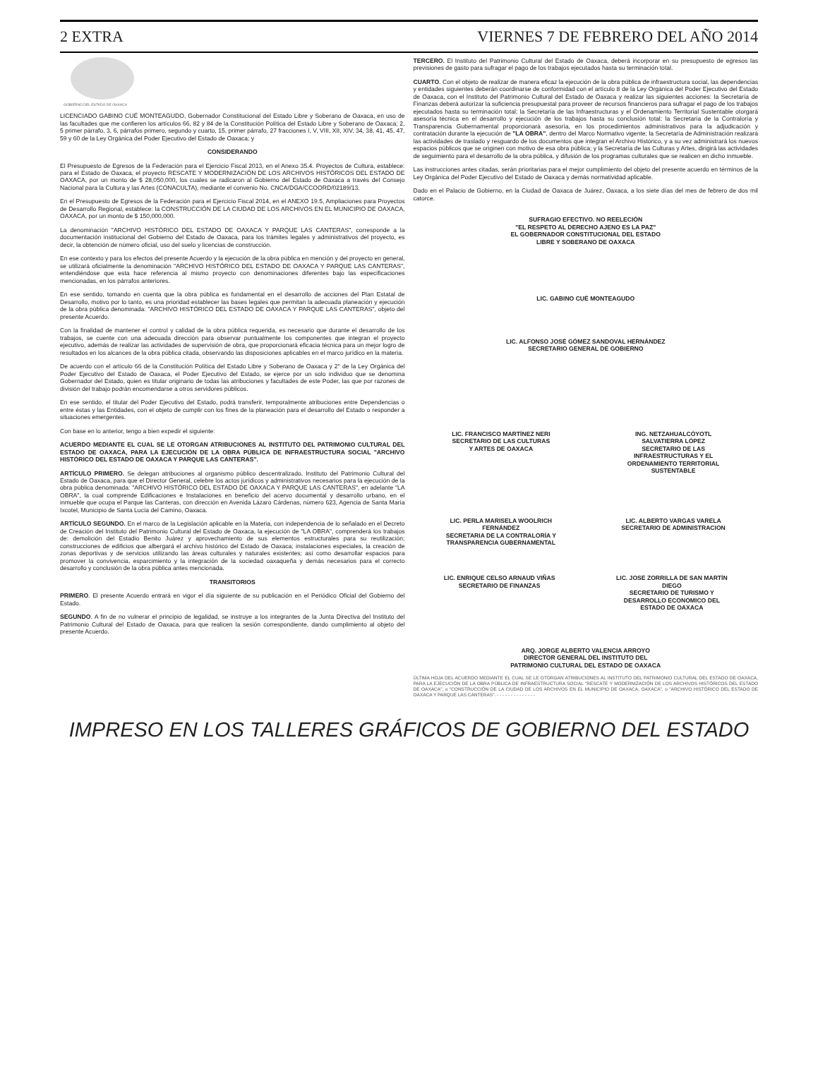2 EXTRA VIERNES 7 DE FEBRERO DEL AÑO 2014
GOBIERNO DEL ESTADO DE OAXACA
LICENCIADO GABINO CUÉ MONTEAGUDO, Gobernador Constitucional del Estado Libre y Soberano de Oaxaca, en uso de las facultades que me confieren los artículos 66, 82 y 84 de la Constitución Política del Estado Libre y Soberano de Oaxaca; 2, 5 primer párrafo, 3, 6, párrafos primero, segundo y cuarto, 15, primer párrafo, 27 fracciones I, V, VIII, XII, XIV, 34, 38, 41, 45, 47, 59 y 60 de la Ley Orgánica del Poder Ejecutivo del Estado de Oaxaca; y
CONSIDERANDO
El Presupuesto de Egresos de la Federación para el Ejercicio Fiscal 2013, en el Anexo 35.4. Proyectos de Cultura, establece: para el Estado de Oaxaca, el proyecto RESCATE Y MODERNIZACIÓN DE LOS ARCHIVOS HISTÓRICOS DEL ESTADO DE OAXACA, por un monto de $ 28,050,000, los cuales se radicaron al Gobierno del Estado de Oaxaca a través del Consejo Nacional para la Cultura y las Artes (CONACULTA), mediante el convenio No. CNCA/DGA/CCOORD/02189/13.
En el Presupuesto de Egresos de la Federación para el Ejercicio Fiscal 2014, en el ANEXO 19.5, Ampliaciones para Proyectos de Desarrollo Regional, establece: la CONSTRUCCIÓN DE LA CIUDAD DE LOS ARCHIVOS EN EL MUNICIPIO DE OAXACA, OAXACA, por un monto de $ 150,000,000.
La denominación "ARCHIVO HISTÓRICO DEL ESTADO DE OAXACA Y PARQUE LAS CANTERAS", corresponde a la documentación institucional del Gobierno del Estado de Oaxaca, para los trámites legales y administrativos del proyecto, es decir, la obtención de número oficial, uso del suelo y licencias de construcción.
En ese contexto y para los efectos del presente Acuerdo y la ejecución de la obra pública en mención y del proyecto en general, se utilizará oficialmente la denominación "ARCHIVO HISTÓRICO DEL ESTADO DE OAXACA Y PARQUE LAS CANTERAS", entendiéndose que esta hace referencia al mismo proyecto con denominaciones diferentes bajo las especificaciones mencionadas, en los párrafos anteriores.
En ese sentido, tomando en cuenta que la obra pública es fundamental en el desarrollo de acciones del Plan Estatal de Desarrollo, motivo por lo tanto, es una prioridad establecer las bases legales que permitan la adecuada planeación y ejecución de la obra pública denominada: "ARCHIVO HISTÓRICO DEL ESTADO DE OAXACA Y PARQUE LAS CANTERAS", objeto del presente Acuerdo.
Con la finalidad de mantener el control y calidad de la obra pública requerida, es necesario que durante el desarrollo de los trabajos, se cuente con una adecuada dirección para observar puntualmente los componentes que integran el proyecto ejecutivo, además de realizar las actividades de supervisión de obra, que proporcionará eficacia técnica para un mejor logro de resultados en los alcances de la obra pública citada, observando las disposiciones aplicables en el marco jurídico en la materia.
De acuerdo con el artículo 66 de la Constitución Política del Estado Libre y Soberano de Oaxaca y 2° de la Ley Orgánica del Poder Ejecutivo del Estado de Oaxaca, el Poder Ejecutivo del Estado, se ejerce por un solo individuo que se denomina Gobernador del Estado, quien es titular originario de todas las atribuciones y facultades de este Poder, las que por razones de división del trabajo podrán encomendarse a otros servidores públicos.
En ese sentido, el titular del Poder Ejecutivo del Estado, podrá transferir, temporalmente atribuciones entre Dependencias o entre éstas y las Entidades, con el objeto de cumplir con los fines de la planeación para el desarrollo del Estado o responder a situaciones emergentes.
Con base en lo anterior, tengo a bien expedir el siguiente:
ACUERDO MEDIANTE EL CUAL SE LE OTORGAN ATRIBUCIONES AL INSTITUTO DEL PATRIMONIO CULTURAL DEL ESTADO DE OAXACA, PARA LA EJECUCIÓN DE LA OBRA PÚBLICA DE INFRAESTRUCTURA SOCIAL "ARCHIVO HISTÓRICO DEL ESTADO DE OAXACA Y PARQUE LAS CANTERAS".
ARTÍCULO PRIMERO. Se delegan atribuciones al organismo público descentralizado, Instituto del Patrimonio Cultural del Estado de Oaxaca, para que el Director General, celebre los actos jurídicos y administrativos necesarios para la ejecución de la obra pública denominada: "ARCHIVO HISTÓRICO DEL ESTADO DE OAXACA Y PARQUE LAS CANTERAS", en adelante "LA OBRA", la cual comprende Edificaciones e Instalaciones en beneficio del acervo documental y desarrollo urbano, en el inmueble que ocupa el Parque las Canteras, con dirección en Avenida Lázaro Cárdenas, número 623, Agencia de Santa María Ixcotel, Municipio de Santa Lucía del Camino, Oaxaca.
ARTÍCULO SEGUNDO. En el marco de la Legislación aplicable en la Materia, con independencia de lo señalado en el Decreto de Creación del Instituto del Patrimonio Cultural del Estado de Oaxaca, la ejecución de "LA OBRA", comprenderá los trabajos de: demolición del Estadio Benito Juárez y aprovechamiento de sus elementos estructurales para su reutilización; construcciones de edificios que albergará el archivo histórico del Estado de Oaxaca; instalaciones especiales, la creación de zonas deportivas y de servicios utilizando las áreas culturales y naturales existentes; así como desarrollar espacios para promover la convivencia, esparcimiento y la integración de la sociedad oaxaqueña y demás necesarios para el correcto desarrollo y conclusión de la obra pública antes mencionada.
TRANSITORIOS
PRIMERO. El presente Acuerdo entrará en vigor el día siguiente de su publicación en el Periódico Oficial del Gobierno del Estado.
SEGUNDO. A fin de no vulnerar el principio de legalidad, se instruye a los integrantes de la Junta Directiva del Instituto del Patrimonio Cultural del Estado de Oaxaca, para que realicen la sesión correspondiente, dando cumplimiento al objeto del presente Acuerdo.
TERCERO. El Instituto del Patrimonio Cultural del Estado de Oaxaca, deberá incorporar en su presupuesto de egresos las previsiones de gasto para sufragar el pago de los trabajos ejecutados hasta su terminación total.
CUARTO. Con el objeto de realizar de manera eficaz la ejecución de la obra pública de infraestructura social, las dependencias y entidades siguientes deberán coordinarse de conformidad con el artículo 8 de la Ley Orgánica del Poder Ejecutivo del Estado de Oaxaca, con el Instituto del Patrimonio Cultural del Estado de Oaxaca y realizar las siguientes acciones: la Secretaría de Finanzas deberá autorizar la suficiencia presupuestal para proveer de recursos financieros para sufragar el pago de los trabajos ejecutados hasta su terminación total; la Secretaría de las Infraestructuras y el Ordenamiento Territorial Sustentable otorgará asesoría técnica en el desarrollo y ejecución de los trabajos hasta su conclusión total; la Secretaría de la Contraloría y Transparencia Gubernamental proporcionará asesoría, en los procedimientos administrativos para la adjudicación y contratación durante la ejecución de "LA OBRA", dentro del Marco Normativo vigente; la Secretaría de Administración realizará las actividades de traslado y resguardo de los documentos que integran el Archivo Histórico, y a su vez administrará los nuevos espacios públicos que se originen con motivo de esa obra pública; y la Secretaría de las Culturas y Artes, dirigirá las actividades de seguimiento para el desarrollo de la obra pública, y difusión de los programas culturales que se realicen en dicho inmueble.
Las instrucciones antes citadas, serán prioritarias para el mejor cumplimiento del objeto del presente acuerdo en términos de la Ley Orgánica del Poder Ejecutivo del Estado de Oaxaca y demás normatividad aplicable.
Dado en el Palacio de Gobierno, en la Ciudad de Oaxaca de Juárez, Oaxaca, a los siete días del mes de febrero de dos mil catorce.
SUFRAGIO EFECTIVO. NO REELECIÓN
"EL RESPETO AL DERECHO AJENO ES LA PAZ"
EL GOBERNADOR CONSTITUCIONAL DEL ESTADO
LIBRE Y SOBERANO DE OAXACA
LIC. GABINO CUÉ MONTEAGUDO
LIC. ALFONSO JOSÉ GÓMEZ SANDOVAL HERNÁNDEZ
SECRETARIO GENERAL DE GOBIERNO
LIC. FRANCISCO MARTÍNEZ NERI
SECRETARIO DE LAS CULTURAS
Y ARTES DE OAXACA
ING. NETZAHUALCÓYOTL
SALVATIERRA LÓPEZ
SECRETARIO DE LAS
INFRAESTRUCTURAS Y EL
ORDENAMIENTO TERRITORIAL
SUSTENTABLE
LIC. PERLA MARISELA WOOLRICH
FERNÁNDEZ
SECRETARIA DE LA CONTRALORÍA Y
TRANSPARENCIA GUBERNAMENTAL
LIC. ALBERTO VARGAS VARELA
SECRETARIO DE ADMINISTRACION
LIC. ENRIQUE CELSO ARNAUD VIÑAS
SECRETARIO DE FINANZAS
LIC. JOSE ZORRILLA DE SAN MARTÍN
DIEGO
SECRETARIO DE TURISMO Y
DESARROLLO ECONOMICO DEL
ESTADO DE OAXACA
ARQ. JORGE ALBERTO VALENCIA ARROYO
DIRECTOR GENERAL DEL INSTITUTO DEL
PATRIMONIO CULTURAL DEL ESTADO DE OAXACA
ÚLTIMA HOJA DEL ACUERDO MEDIANTE EL CUAL SE LE OTORGAN ATRIBUCIONES AL INSTITUTO DEL PATRIMONIO CULTURAL DEL ESTADO DE OAXACA, PARA LA EJECUCIÓN DE LA OBRA PÚBLICA DE INFRAESTRUCTURA SOCIAL "RESCATE Y MODERNIZACIÓN DE LOS ARCHIVOS HISTÓRICOS DEL ESTADO DE OAXACA", o "CONSTRUCCIÓN DE LA CIUDAD DE LOS ARCHIVOS EN EL MUNICIPIO DE OAXACA, OAXACA", o "ARCHIVO HISTÓRICO DEL ESTADO DE OAXACA Y PARQUE LAS CANTERAS". - - - - - - - - - - - - - -
IMPRESO EN LOS TALLERES GRÁFICOS DE GOBIERNO DEL ESTADO